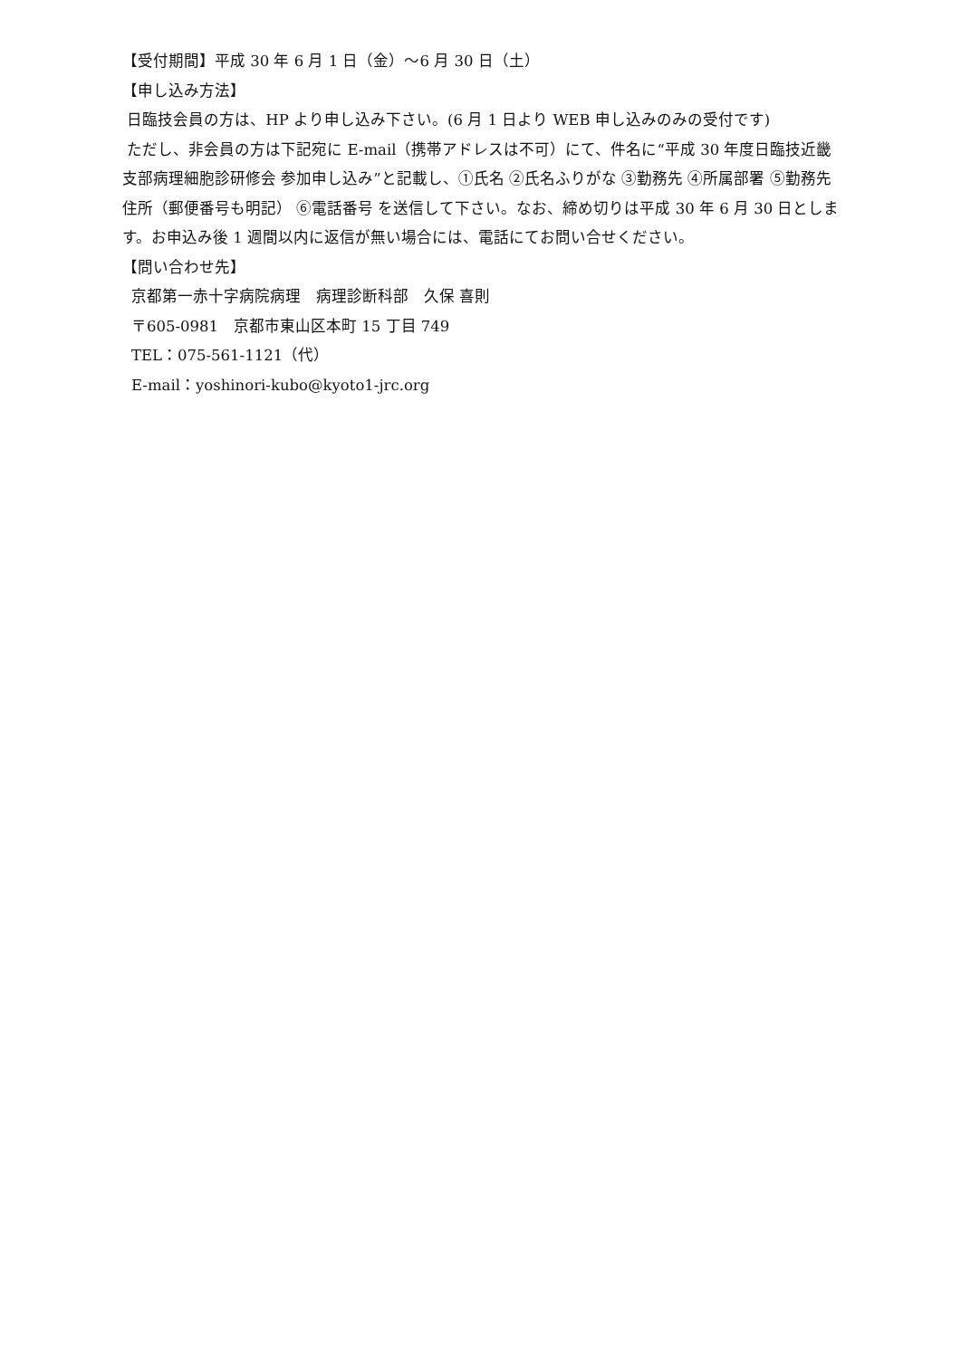【受付期間】平成 30 年 6 月 1 日（金）～6 月 30 日（土）
【申し込み方法】
日臨技会員の方は、HP より申し込み下さい。(6 月 1 日より WEB 申し込みのみの受付です)
ただし、非会員の方は下記宛に E-mail（携帯アドレスは不可）にて、件名に“平成 30 年度日臨技近畿支部病理細胞診研修会 参加申し込み”と記載し、①氏名 ②氏名ふりがな ③勤務先 ④所属部署 ⑤勤務先住所（郵便番号も明記） ⑥電話番号 を送信して下さい。なお、締め切りは平成 30 年 6 月 30 日とします。お申込み後 1 週間以内に返信が無い場合には、電話にてお問い合せください。
【問い合わせ先】
京都第一赤十字病院病理　病理診断科部　久保 喜則
〒605-0981　京都市東山区本町 15 丁目 749
TEL：075-561-1121（代）
E-mail：yoshinori-kubo@kyoto1-jrc.org